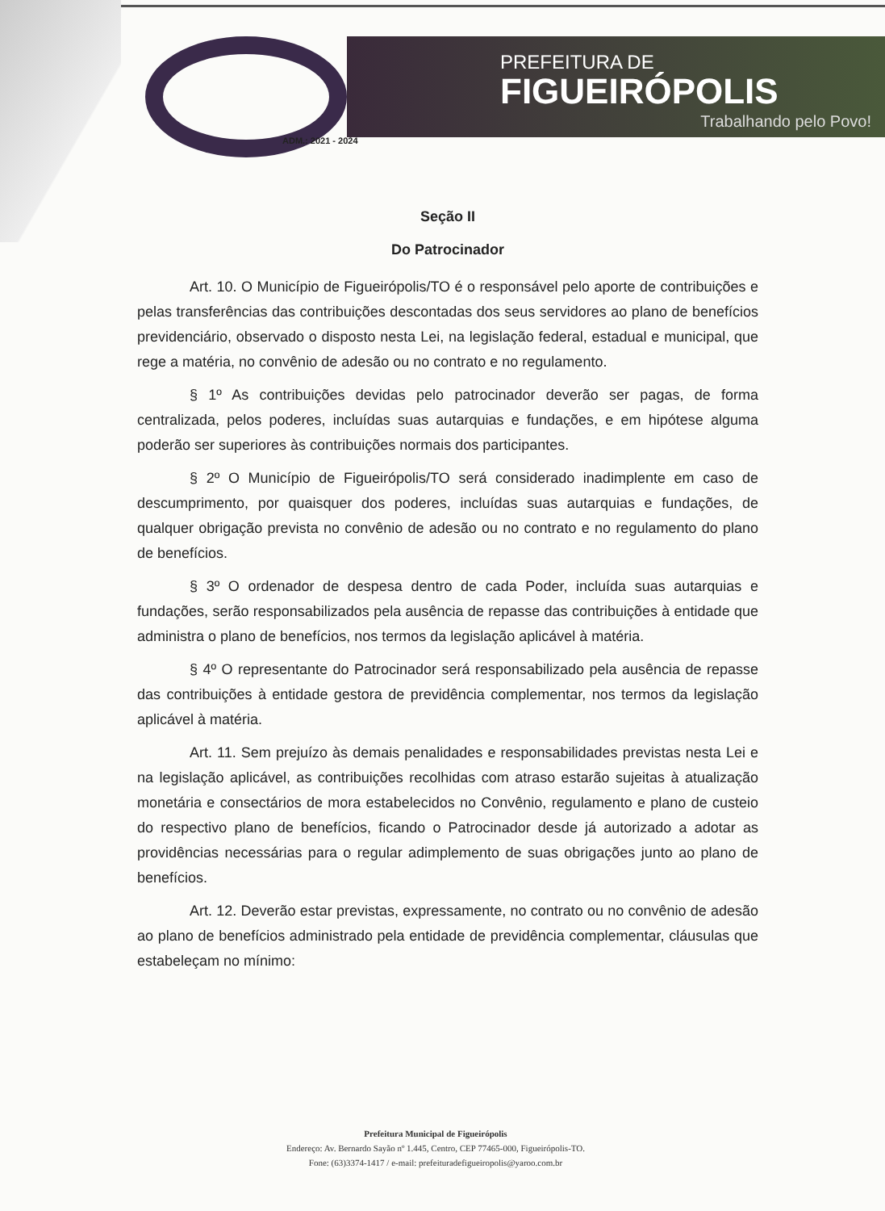PREFEITURA DE
FIGUEIRÓPOLIS
Trabalhando pelo Povo!
ADM.: 2021 - 2024
Seção II
Do Patrocinador
Art. 10. O Município de Figueirópolis/TO é o responsável pelo aporte de contribuições e pelas transferências das contribuições descontadas dos seus servidores ao plano de benefícios previdenciário, observado o disposto nesta Lei, na legislação federal, estadual e municipal, que rege a matéria, no convênio de adesão ou no contrato e no regulamento.
§ 1º As contribuições devidas pelo patrocinador deverão ser pagas, de forma centralizada, pelos poderes, incluídas suas autarquias e fundações, e em hipótese alguma poderão ser superiores às contribuições normais dos participantes.
§ 2º O Município de Figueirópolis/TO será considerado inadimplente em caso de descumprimento, por quaisquer dos poderes, incluídas suas autarquias e fundações, de qualquer obrigação prevista no convênio de adesão ou no contrato e no regulamento do plano de benefícios.
§ 3º O ordenador de despesa dentro de cada Poder, incluída suas autarquias e fundações, serão responsabilizados pela ausência de repasse das contribuições à entidade que administra o plano de benefícios, nos termos da legislação aplicável à matéria.
§ 4º O representante do Patrocinador será responsabilizado pela ausência de repasse das contribuições à entidade gestora de previdência complementar, nos termos da legislação aplicável à matéria.
Art. 11. Sem prejuízo às demais penalidades e responsabilidades previstas nesta Lei e na legislação aplicável, as contribuições recolhidas com atraso estarão sujeitas à atualização monetária e consectários de mora estabelecidos no Convênio, regulamento e plano de custeio do respectivo plano de benefícios, ficando o Patrocinador desde já autorizado a adotar as providências necessárias para o regular adimplemento de suas obrigações junto ao plano de benefícios.
Art. 12. Deverão estar previstas, expressamente, no contrato ou no convênio de adesão ao plano de benefícios administrado pela entidade de previdência complementar, cláusulas que estabeleçam no mínimo:
Prefeitura Municipal de Figueirópolis
Endereço: Av. Bernardo Sayão nº 1.445, Centro, CEP 77465-000, Figueirópolis-TO.
Fone: (63)3374-1417 / e-mail: prefeituradefigueiropolis@yaroo.com.br